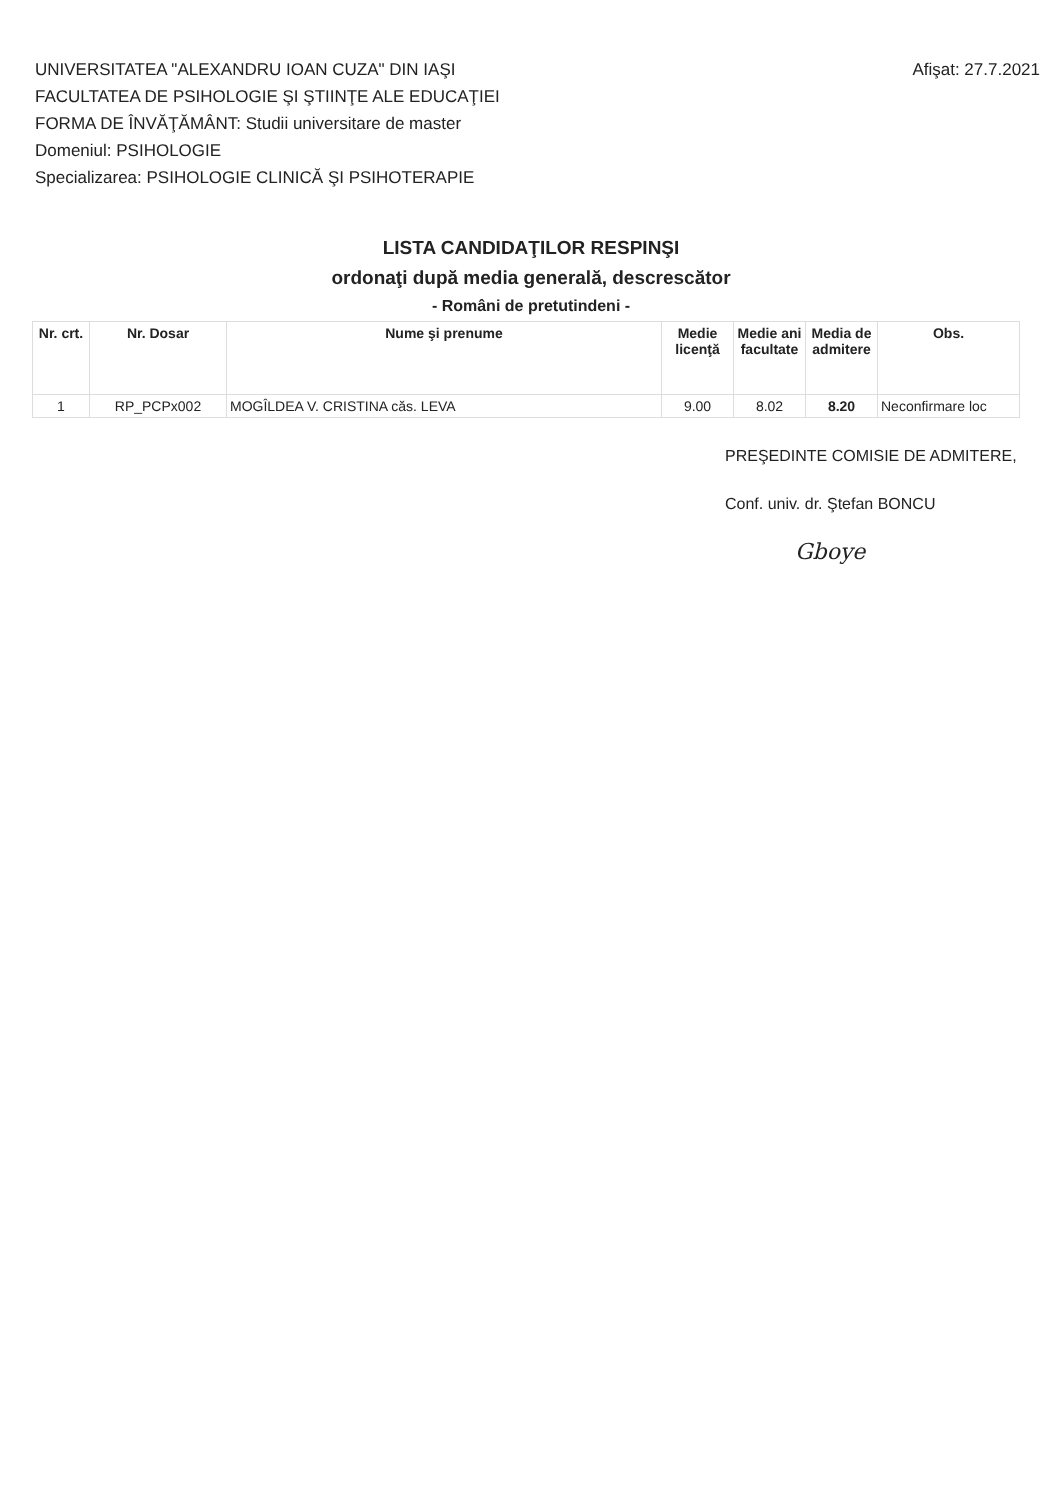UNIVERSITATEA "ALEXANDRU IOAN CUZA" DIN IAŞI
FACULTATEA DE PSIHOLOGIE ŞI ŞTIINŢE ALE EDUCAŢIEI
FORMA DE ÎNVĂŢĂMÂNT: Studii universitare de master
Domeniul: PSIHOLOGIE
Specializarea: PSIHOLOGIE CLINICĂ ŞI PSIHOTERAPIE
Afişat: 27.7.2021
LISTA CANDIDAŢILOR RESPINŞI
ordonaţi după media generală, descrescător
- Români de pretutindeni -
| Nr. crt. | Nr. Dosar | Nume şi prenume | Medie licenţă | Medie ani facultate | Media de admitere | Obs. |
| --- | --- | --- | --- | --- | --- | --- |
| 1 | RP_PCPx002 | MOGÎLDEA V. CRISTINA căs. LEVA | 9.00 | 8.02 | 8.20 | Neconfirmare loc |
PREŞEDINTE COMISIE DE ADMITERE,
Conf. univ. dr. Ştefan BONCU
Gboye